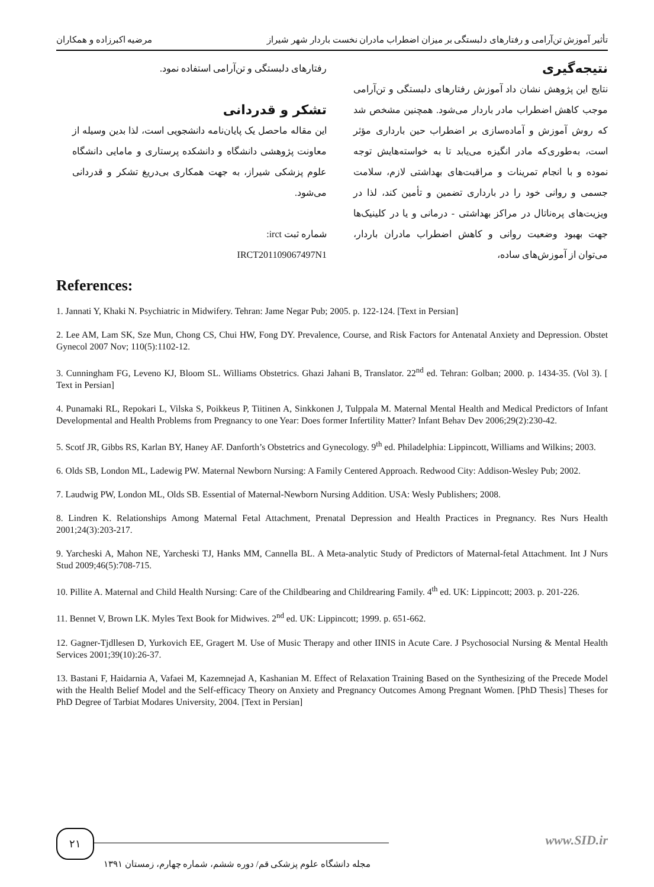تأثیر آموزش تن‌آرامی و رفتارهای دلبستگی بر میزان اضطراب مادران نخست باردار شهر شیراز مرضیه اکبرزاده و همکاران
نتیجه‌گیری
نتایج این پژوهش نشان داد آموزش رفتارهای دلبستگی و تن‌آرامی موجب کاهش اضطراب مادر باردار می‌شود. همچنین مشخص شد که روش آموزش و آماده‌سازی بر اضطراب حین بارداری مؤثر است، به‌طوری‌که مادر انگیزه می‌یابد تا به خواسته‌هایش توجه نموده و با انجام تمرینات و مراقبت‌های بهداشتی لازم، سلامت جسمی و روانی خود را در بارداری تضمین و تأمین کند، لذا در ویزیت‌های پره‌ناتال در مراکز بهداشتی - درمانی و یا در کلینیک‌ها جهت بهبود وضعیت روانی و کاهش اضطراب مادران باردار، می‌توان از آموزش‌های ساده،
رفتارهای دلبستگی و تن‌آرامی استفاده نمود.
تشکر و قدردانی
این مقاله ماحصل یک پایان‌نامه دانشجویی است، لذا بدین وسیله از معاونت پژوهشی دانشگاه و دانشکده پرستاری و مامایی دانشگاه علوم پزشکی شیراز، به جهت همکاری بی‌دریغ تشکر و قدردانی می‌شود.
شماره ثبت irct:
IRCT201109067497N1
References:
1. Jannati Y, Khaki N. Psychiatric in Midwifery. Tehran: Jame Negar Pub; 2005. p. 122-124. [Text in Persian]
2. Lee AM, Lam SK, Sze Mun, Chong CS, Chui HW, Fong DY. Prevalence, Course, and Risk Factors for Antenatal Anxiety and Depression. Obstet Gynecol 2007 Nov; 110(5):1102-12.
3. Cunningham FG, Leveno KJ, Bloom SL. Williams Obstetrics. Ghazi Jahani B, Translator. 22<sup>nd</sup> ed. Tehran: Golban; 2000. p. 1434-35. (Vol 3). [ Text in Persian]
4. Punamaki RL, Repokari L, Vilska S, Poikkeus P, Tiitinen A, Sinkkonen J, Tulppala M. Maternal Mental Health and Medical Predictors of Infant Developmental and Health Problems from Pregnancy to one Year: Does former Infertility Matter? Infant Behav Dev 2006;29(2):230-42.
5. Scotf JR, Gibbs RS, Karlan BY, Haney AF. Danforth’s Obstetrics and Gynecology. 9<sup>th</sup> ed. Philadelphia: Lippincott, Williams and Wilkins; 2003.
6. Olds SB, London ML, Ladewig PW. Maternal Newborn Nursing: A Family Centered Approach. Redwood City: Addison-Wesley Pub; 2002.
7. Laudwig PW, London ML, Olds SB. Essential of Maternal-Newborn Nursing Addition. USA: Wesly Publishers; 2008.
8. Lindren K. Relationships Among Maternal Fetal Attachment, Prenatal Depression and Health Practices in Pregnancy. Res Nurs Health 2001;24(3):203-217.
9. Yarcheski A, Mahon NE, Yarcheski TJ, Hanks MM, Cannella BL. A Meta-analytic Study of Predictors of Maternal-fetal Attachment. Int J Nurs Stud 2009;46(5):708-715.
10. Pillite A. Maternal and Child Health Nursing: Care of the Childbearing and Childrearing Family. 4<sup>th</sup> ed. UK: Lippincott; 2003. p. 201-226.
11. Bennet V, Brown LK. Myles Text Book for Midwives. 2<sup>nd</sup> ed. UK: Lippincott; 1999. p. 651-662.
12. Gagner-Tjdllesen D, Yurkovich EE, Gragert M. Use of Music Therapy and other IINIS in Acute Care. J Psychosocial Nursing & Mental Health Services 2001;39(10):26-37.
13. Bastani F, Haidarnia A, Vafaei M, Kazemnejad A, Kashanian M. Effect of Relaxation Training Based on the Synthesizing of the Precede Model with the Health Belief Model and the Self-efficacy Theory on Anxiety and Pregnancy Outcomes Among Pregnant Women. [PhD Thesis] Theses for PhD Degree of Tarbiat Modares University, 2004. [Text in Persian]
۲۱ www.SID.ir
مجله دانشگاه علوم پزشکی قم/ دوره ششم، شماره چهارم، زمستان ۱۳۹۱